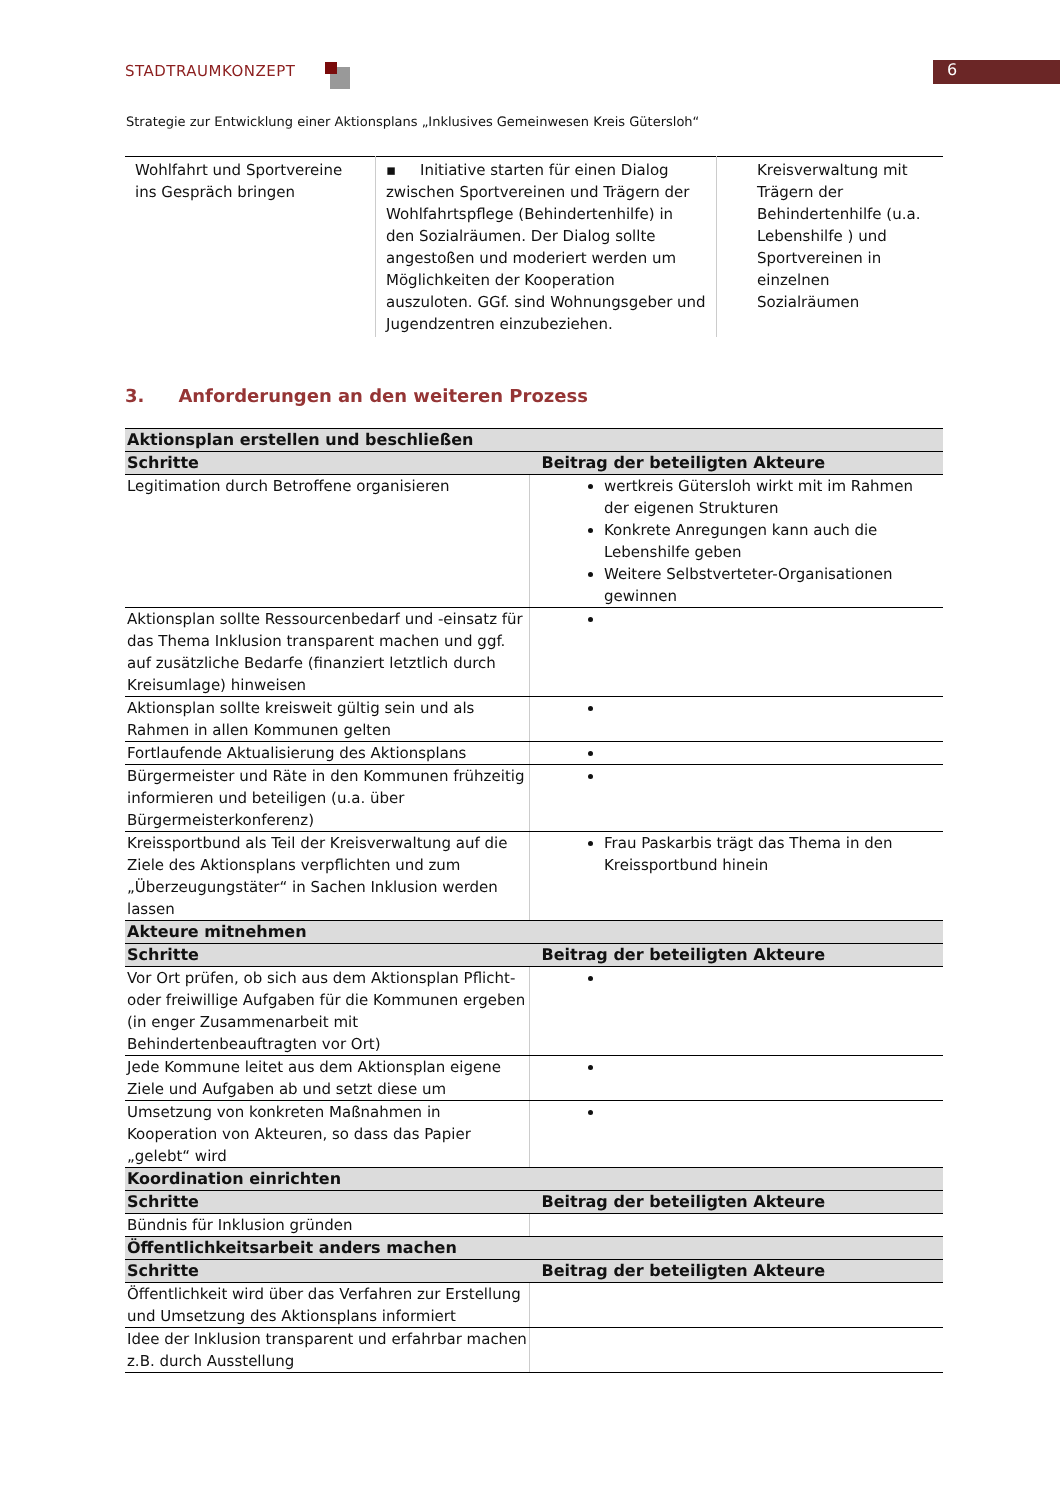STADTRAUMKONZEPT 6
Strategie zur Entwicklung einer Aktionsplans „Inklusives Gemeinwesen Kreis Gütersloh“
| Wohlfahrt und Sportvereine ins Gespräch bringen | ▪ Initiative starten für einen Dialog zwischen Sportvereinen und Trägern der Wohlfahrtspflege (Behindertenhilfe) in den Sozialräumen. Der Dialog sollte angestoßen und moderiert werden um Möglichkeiten der Kooperation auszuloten. GGf. sind Wohnungsgeber und Jugendzentren einzubeziehen. | Kreisverwaltung mit Trägern der Behindertenhilfe (u.a. Lebenshilfe ) und Sportvereinen in einzelnen Sozialräumen |
3. Anforderungen an den weiteren Prozess
| Aktionsplan erstellen und beschließen | |
| --- | --- |
| Schritte | Beitrag der beteiligten Akteure |
| Legitimation durch Betroffene organisieren | wertkreis Gütersloh wirkt mit im Rahmen der eigenen Strukturen Konkrete Anregungen kann auch die Lebenshilfe geben Weitere Selbstverteter-Organisationen gewinnen |
| Aktionsplan sollte Ressourcenbedarf und -einsatz für das Thema Inklusion transparent machen und ggf. auf zusätzliche Bedarfe (finanziert letztlich durch Kreisumlage) hinweisen | |
| Aktionsplan sollte kreisweit gültig sein und als Rahmen in allen Kommunen gelten | |
| Fortlaufende Aktualisierung des Aktionsplans | |
| Bürgermeister und Räte in den Kommunen frühzeitig informieren und beteiligen (u.a. über Bürgermeisterkonferenz) | |
| Kreissportbund als Teil der Kreisverwaltung auf die Ziele des Aktionsplans verpflichten und zum „Überzeugungstäter“ in Sachen Inklusion werden lassen | Frau Paskarbis trägt das Thema in den Kreissportbund hinein |
| Akteure mitnehmen | |
| Schritte | Beitrag der beteiligten Akteure |
| Vor Ort prüfen, ob sich aus dem Aktionsplan Pflicht- oder freiwillige Aufgaben für die Kommunen ergeben (in enger Zusammenarbeit mit Behindertenbeauftragten vor Ort) | |
| Jede Kommune leitet aus dem Aktionsplan eigene Ziele und Aufgaben ab und setzt diese um | |
| Umsetzung von konkreten Maßnahmen in Kooperation von Akteuren, so dass das Papier „gelebt“ wird | |
| Koordination einrichten | |
| Schritte | Beitrag der beteiligten Akteure |
| Bündnis für Inklusion gründen | |
| Öffentlichkeitsarbeit anders machen | |
| Schritte | Beitrag der beteiligten Akteure |
| Öffentlichkeit wird über das Verfahren zur Erstellung und Umsetzung des Aktionsplans informiert | |
| Idee der Inklusion transparent und erfahrbar machen z.B. durch Ausstellung | |